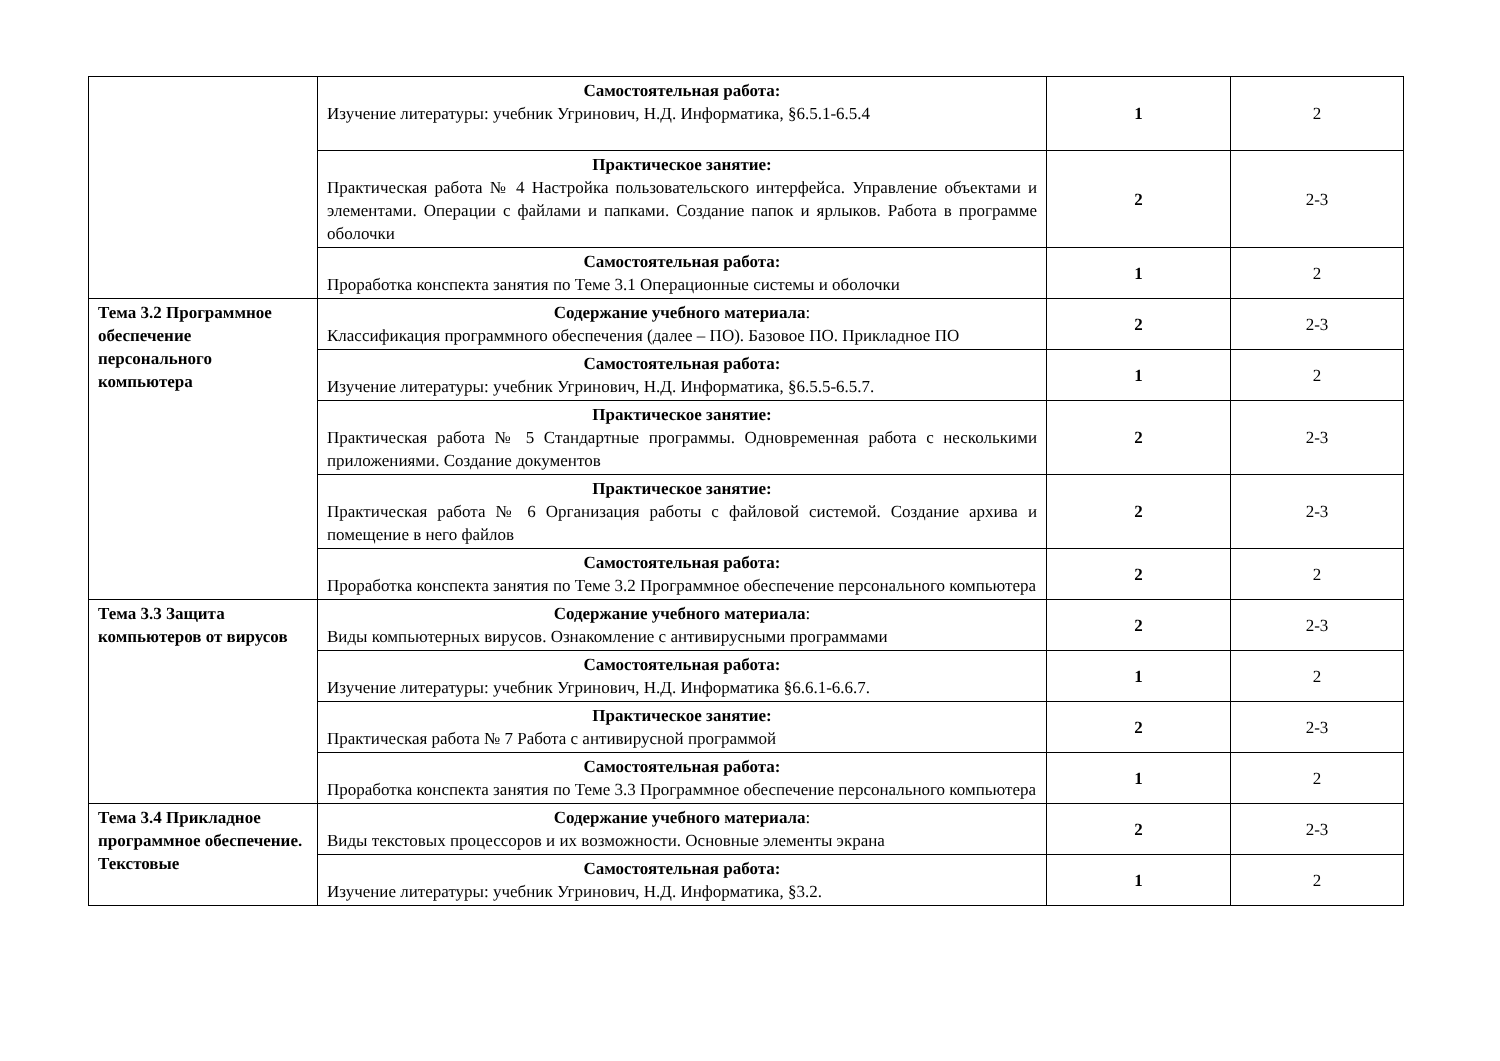| | Самостоятельная работа: Изучение литературы: учебник Угринович, Н.Д. Информатика, §6.5.1-6.5.4 | 1 | 2 |
| | Практическое занятие: Практическая работа № 4 Настройка пользовательского интерфейса. Управление объектами и элементами. Операции с файлами и папками. Создание папок и ярлыков. Работа в программе оболочки | 2 | 2-3 |
| | Самостоятельная работа: Проработка конспекта занятия по Теме 3.1 Операционные системы и оболочки | 1 | 2 |
| Тема 3.2 Программное обеспечение персонального компьютера | Содержание учебного материала : Классификация программного обеспечения (далее – ПО). Базовое ПО. Прикладное ПО | 2 | 2-3 |
| | Самостоятельная работа: Изучение литературы: учебник Угринович, Н.Д. Информатика, §6.5.5-6.5.7. | 1 | 2 |
| | Практическое занятие: Практическая работа № 5 Стандартные программы. Одновременная работа с несколькими приложениями. Создание документов | 2 | 2-3 |
| | Практическое занятие: Практическая работа № 6 Организация работы с файловой системой. Создание архива и помещение в него файлов | 2 | 2-3 |
| | Самостоятельная работа: Проработка конспекта занятия по Теме 3.2 Программное обеспечение персонального компьютера | 2 | 2 |
| Тема 3.3 Защита компьютеров от вирусов | Содержание учебного материала : Виды компьютерных вирусов. Ознакомление с антивирусными программами | 2 | 2-3 |
| | Самостоятельная работа: Изучение литературы: учебник Угринович, Н.Д. Информатика §6.6.1-6.6.7. | 1 | 2 |
| | Практическое занятие: Практическая работа № 7 Работа с антивирусной программой | 2 | 2-3 |
| | Самостоятельная работа: Проработка конспекта занятия по Теме 3.3 Программное обеспечение персонального компьютера | 1 | 2 |
| Тема 3.4 Прикладное программное обеспечение. Текстовые | Содержание учебного материала : Виды текстовых процессоров и их возможности. Основные элементы экрана | 2 | 2-3 |
| | Самостоятельная работа: Изучение литературы: учебник Угринович, Н.Д. Информатика, §3.2. | 1 | 2 |